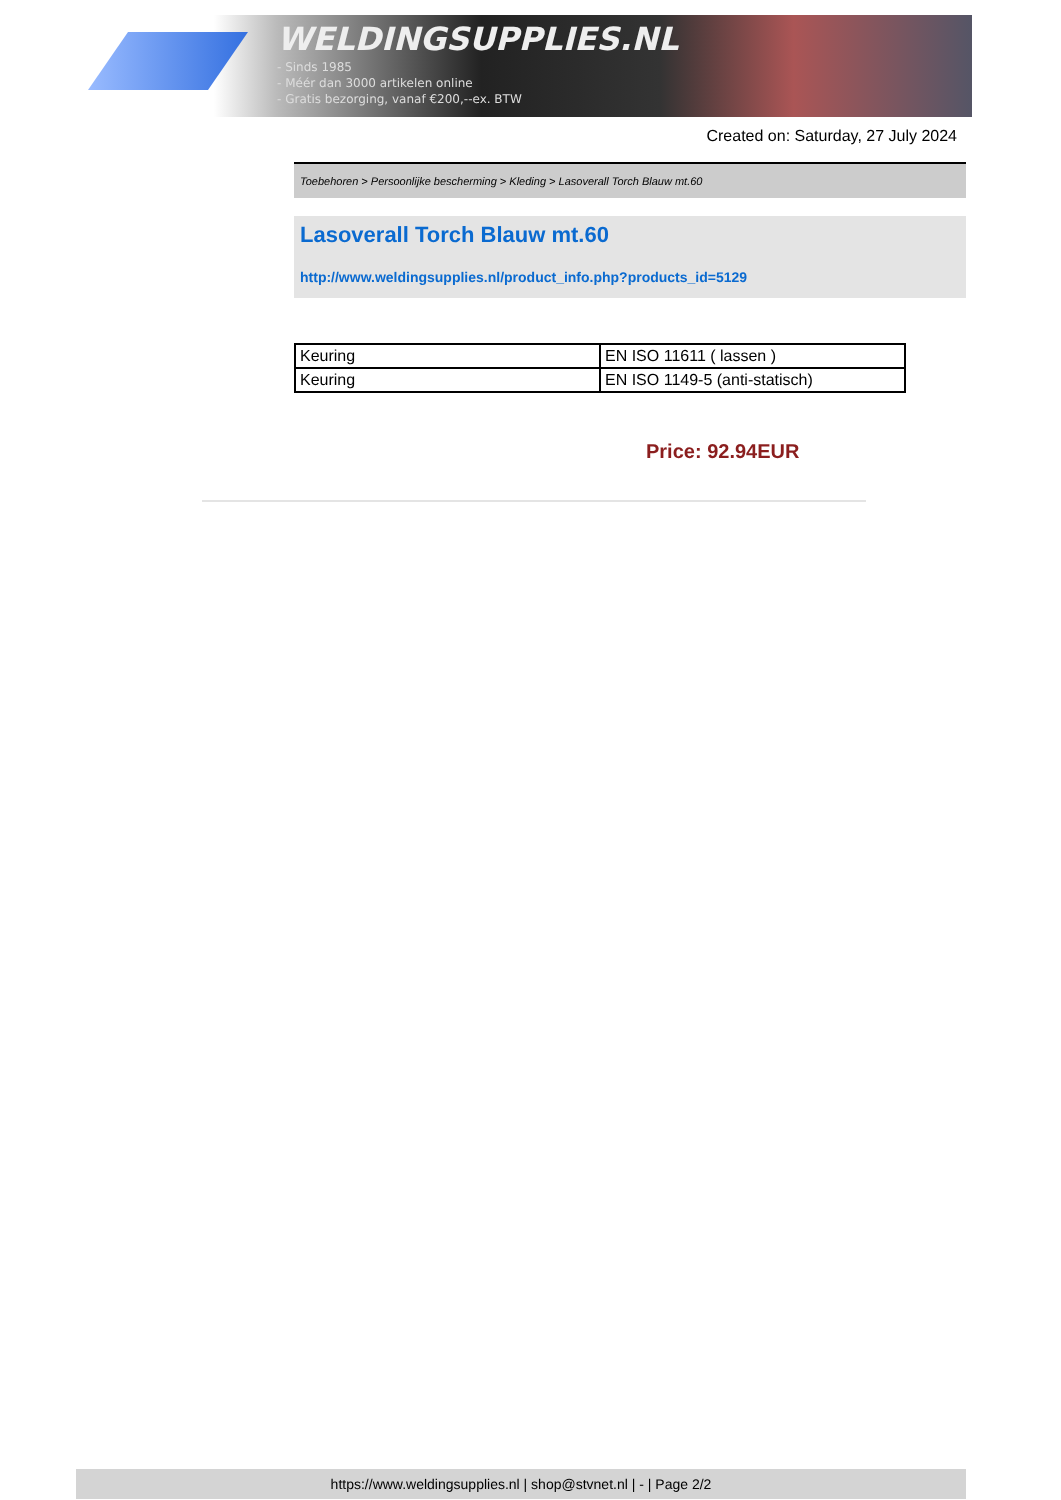WELDINGSUPPLIES.NL
- Sinds 1985
- Méér dan 3000 artikelen online
- Gratis bezorging, vanaf €200,--ex. BTW
Created on: Saturday, 27 July 2024
Toebehoren > Persoonlijke bescherming > Kleding > Lasoverall Torch Blauw mt.60
Lasoverall Torch Blauw mt.60
http://www.weldingsupplies.nl/product_info.php?products_id=5129
| Keuring | EN ISO 11611 ( lassen ) |
| Keuring | EN ISO 1149-5 (anti-statisch) |
Price: 92.94EUR
https://www.weldingsupplies.nl | shop@stvnet.nl | - | Page 2/2